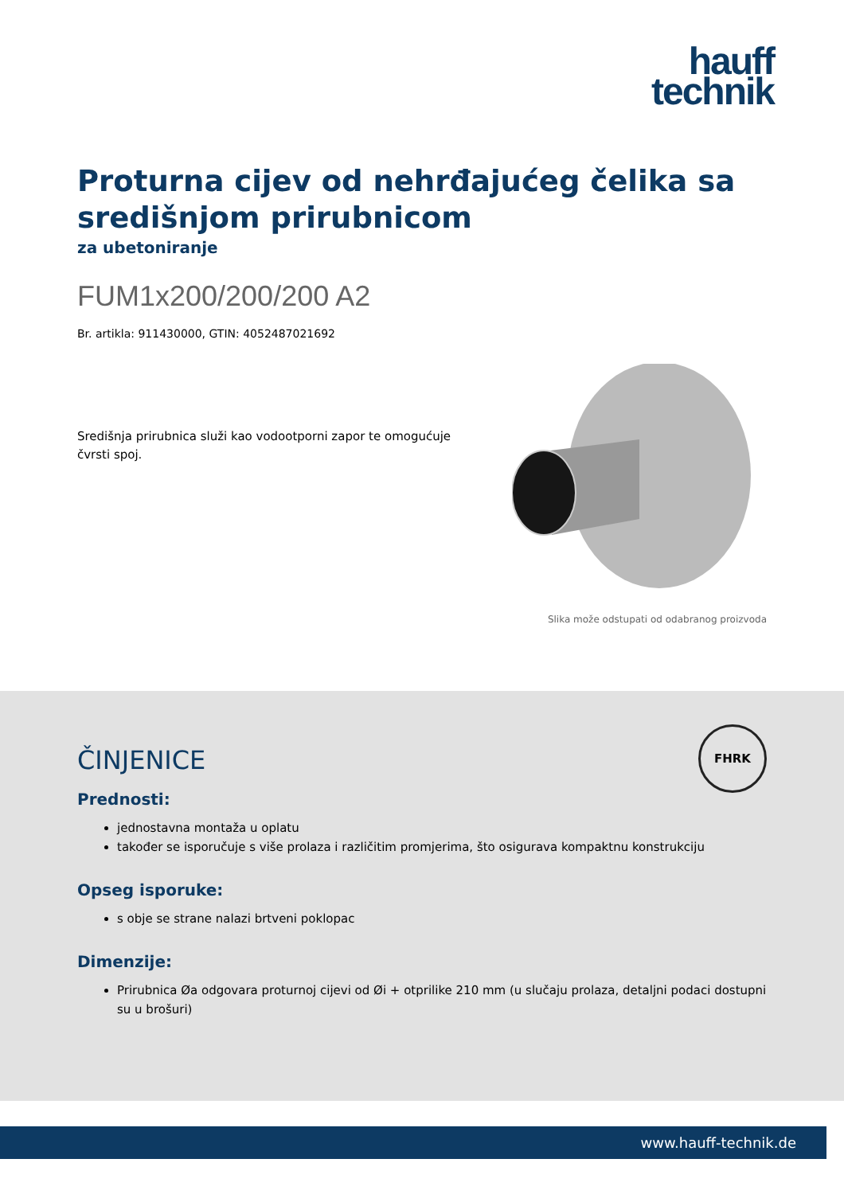hauff
technik
Proturna cijev od nehrđajućeg čelika sa središnjom prirubnicom
za ubetoniranje
FUM1x200/200/200 A2
Br. artikla: 911430000, GTIN: 4052487021692
Središnja prirubnica služi kao vodootporni zapor te omogućuje čvrsti spoj.
Slika može odstupati od odabranog proizvoda
FHRK
ČINJENICE
Prednosti:
jednostavna montaža u oplatu
također se isporučuje s više prolaza i različitim promjerima, što osigurava kompaktnu konstrukciju
Opseg isporuke:
s obje se strane nalazi brtveni poklopac
Dimenzije:
Prirubnica Øa odgovara proturnoj cijevi od Øi + otprilike 210 mm (u slučaju prolaza, detaljni podaci dostupni su u brošuri)
www.hauff-technik.de